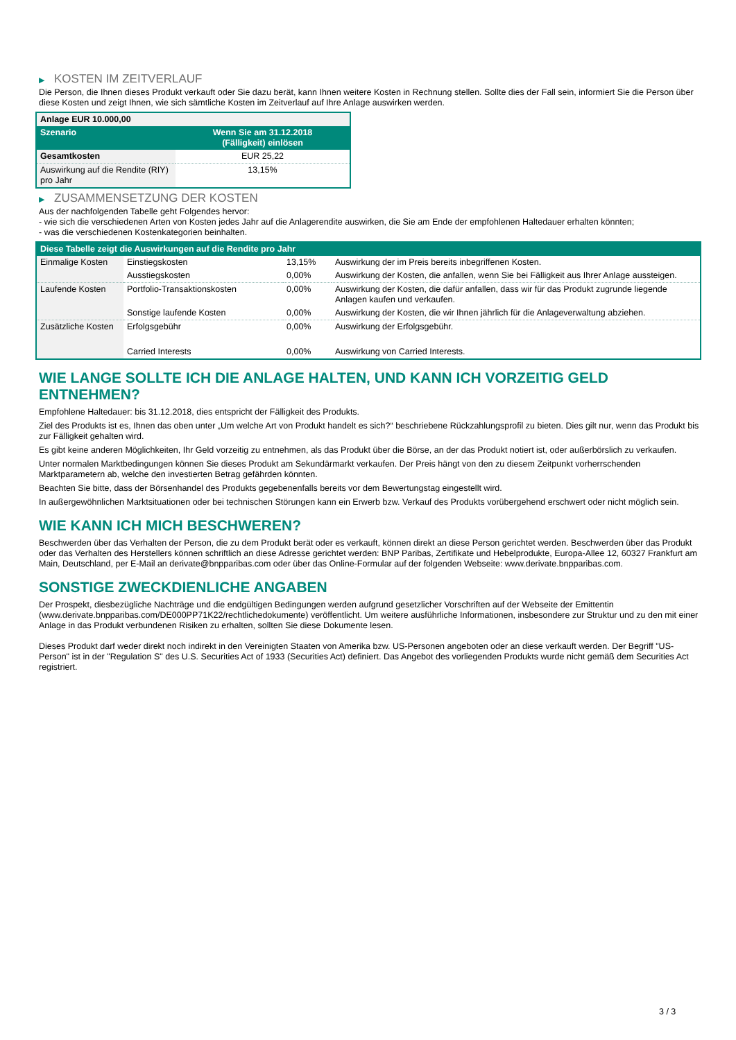▶ KOSTEN IM ZEITVERLAUF
Die Person, die Ihnen dieses Produkt verkauft oder Sie dazu berät, kann Ihnen weitere Kosten in Rechnung stellen. Sollte dies der Fall sein, informiert Sie die Person über diese Kosten und zeigt Ihnen, wie sich sämtliche Kosten im Zeitverlauf auf Ihre Anlage auswirken werden.
| Anlage EUR 10.000,00 | |
| Szenario | Wenn Sie am 31.12.2018 (Fälligkeit) einlösen |
| Gesamtkosten | EUR 25,22 |
| Auswirkung auf die Rendite (RIY) pro Jahr | 13,15% |
▶ ZUSAMMENSETZUNG DER KOSTEN
Aus der nachfolgenden Tabelle geht Folgendes hervor:
- wie sich die verschiedenen Arten von Kosten jedes Jahr auf die Anlagerendite auswirken, die Sie am Ende der empfohlenen Haltedauer erhalten könnten;
- was die verschiedenen Kostenkategorien beinhalten.
| Diese Tabelle zeigt die Auswirkungen auf die Rendite pro Jahr | | | |
| --- | --- | --- | --- |
| Einmalige Kosten | Einstiegskosten | 13,15% | Auswirkung der im Preis bereits inbegriffenen Kosten. |
| | Ausstiegskosten | 0,00% | Auswirkung der Kosten, die anfallen, wenn Sie bei Fälligkeit aus Ihrer Anlage aussteigen. |
| Laufende Kosten | Portfolio-Transaktionskosten | 0,00% | Auswirkung der Kosten, die dafür anfallen, dass wir für das Produkt zugrunde liegende Anlagen kaufen und verkaufen. |
| | Sonstige laufende Kosten | 0,00% | Auswirkung der Kosten, die wir Ihnen jährlich für die Anlageverwaltung abziehen. |
| Zusätzliche Kosten | Erfolgsgebühr | 0,00% | Auswirkung der Erfolgsgebühr. |
| | Carried Interests | 0,00% | Auswirkung von Carried Interests. |
WIE LANGE SOLLTE ICH DIE ANLAGE HALTEN, UND KANN ICH VORZEITIG GELD ENTNEHMEN?
Empfohlene Haltedauer: bis 31.12.2018, dies entspricht der Fälligkeit des Produkts.
Ziel des Produkts ist es, Ihnen das oben unter „Um welche Art von Produkt handelt es sich?“ beschriebene Rückzahlungsprofil zu bieten. Dies gilt nur, wenn das Produkt bis zur Fälligkeit gehalten wird.
Es gibt keine anderen Möglichkeiten, Ihr Geld vorzeitig zu entnehmen, als das Produkt über die Börse, an der das Produkt notiert ist, oder außerbörslich zu verkaufen.
Unter normalen Marktbedingungen können Sie dieses Produkt am Sekundärmarkt verkaufen. Der Preis hängt von den zu diesem Zeitpunkt vorherrschenden Marktparametern ab, welche den investierten Betrag gefährden könnten.
Beachten Sie bitte, dass der Börsenhandel des Produkts gegebenenfalls bereits vor dem Bewertungstag eingestellt wird.
In außergewöhnlichen Marktsituationen oder bei technischen Störungen kann ein Erwerb bzw. Verkauf des Produkts vorübergehend erschwert oder nicht möglich sein.
WIE KANN ICH MICH BESCHWEREN?
Beschwerden über das Verhalten der Person, die zu dem Produkt berät oder es verkauft, können direkt an diese Person gerichtet werden. Beschwerden über das Produkt oder das Verhalten des Herstellers können schriftlich an diese Adresse gerichtet werden: BNP Paribas, Zertifikate und Hebelprodukte, Europa-Allee 12, 60327 Frankfurt am Main, Deutschland, per E-Mail an derivate@bnpparibas.com oder über das Online-Formular auf der folgenden Webseite: www.derivate.bnpparibas.com.
SONSTIGE ZWECKDIENLICHE ANGABEN
Der Prospekt, diesbezügliche Nachträge und die endgültigen Bedingungen werden aufgrund gesetzlicher Vorschriften auf der Webseite der Emittentin (www.derivate.bnpparibas.com/DE000PP71K22/rechtlichedokumente) veröffentlicht. Um weitere ausführliche Informationen, insbesondere zur Struktur und zu den mit einer Anlage in das Produkt verbundenen Risiken zu erhalten, sollten Sie diese Dokumente lesen.
Dieses Produkt darf weder direkt noch indirekt in den Vereinigten Staaten von Amerika bzw. US-Personen angeboten oder an diese verkauft werden. Der Begriff "US-Person" ist in der "Regulation S" des U.S. Securities Act of 1933 (Securities Act) definiert. Das Angebot des vorliegenden Produkts wurde nicht gemäß dem Securities Act registriert.
3 / 3